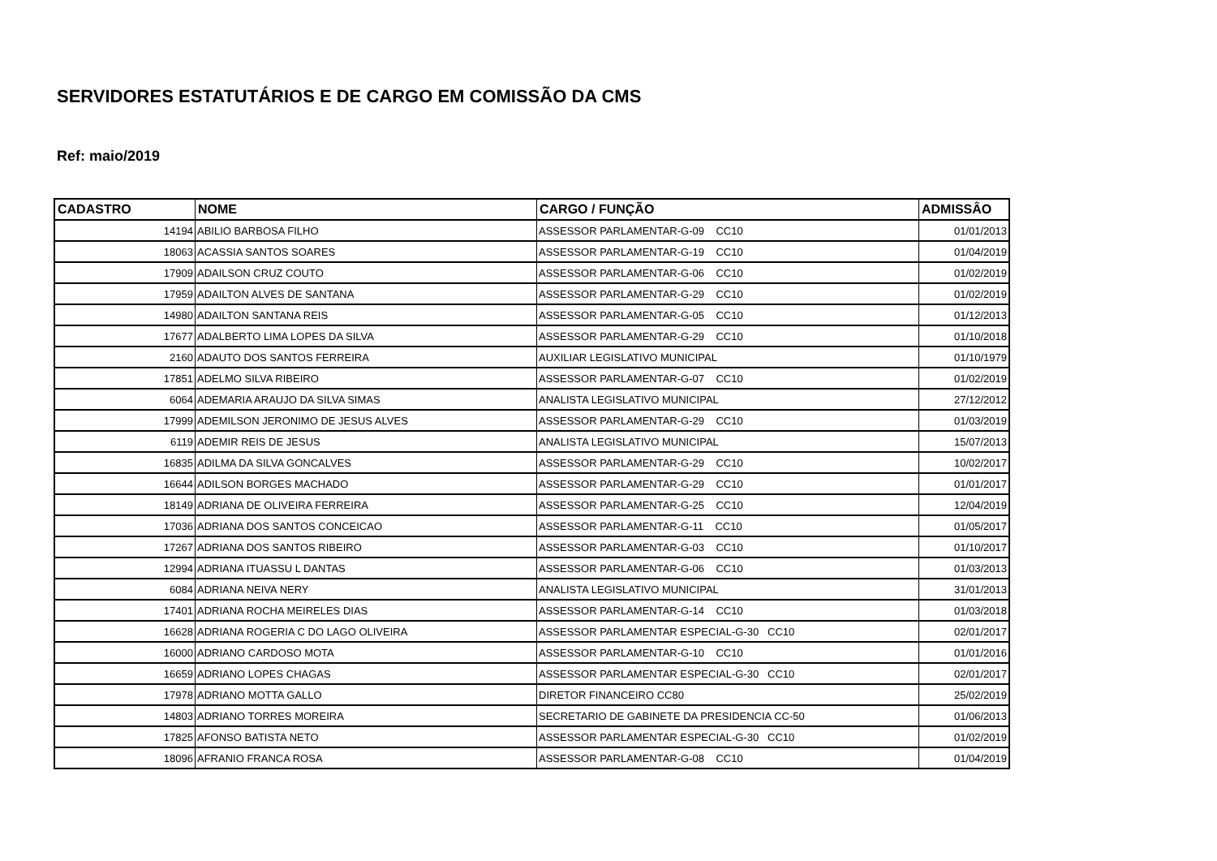SERVIDORES ESTATUTÁRIOS E DE CARGO EM COMISSÃO DA CMS
Ref: maio/2019
| CADASTRO | NOME | CARGO / FUNÇÃO | ADMISSÂO |
| --- | --- | --- | --- |
| 14194 | ABILIO BARBOSA FILHO | ASSESSOR PARLAMENTAR-G-09 CC10 | 01/01/2013 |
| 18063 | ACASSIA SANTOS SOARES | ASSESSOR PARLAMENTAR-G-19 CC10 | 01/04/2019 |
| 17909 | ADAILSON CRUZ COUTO | ASSESSOR PARLAMENTAR-G-06 CC10 | 01/02/2019 |
| 17959 | ADAILTON ALVES DE SANTANA | ASSESSOR PARLAMENTAR-G-29 CC10 | 01/02/2019 |
| 14980 | ADAILTON SANTANA REIS | ASSESSOR PARLAMENTAR-G-05 CC10 | 01/12/2013 |
| 17677 | ADALBERTO LIMA LOPES DA SILVA | ASSESSOR PARLAMENTAR-G-29 CC10 | 01/10/2018 |
| 2160 | ADAUTO DOS SANTOS FERREIRA | AUXILIAR LEGISLATIVO MUNICIPAL | 01/10/1979 |
| 17851 | ADELMO SILVA RIBEIRO | ASSESSOR PARLAMENTAR-G-07 CC10 | 01/02/2019 |
| 6064 | ADEMARIA ARAUJO DA SILVA SIMAS | ANALISTA LEGISLATIVO MUNICIPAL | 27/12/2012 |
| 17999 | ADEMILSON JERONIMO DE JESUS ALVES | ASSESSOR PARLAMENTAR-G-29 CC10 | 01/03/2019 |
| 6119 | ADEMIR REIS DE JESUS | ANALISTA LEGISLATIVO MUNICIPAL | 15/07/2013 |
| 16835 | ADILMA DA SILVA GONCALVES | ASSESSOR PARLAMENTAR-G-29 CC10 | 10/02/2017 |
| 16644 | ADILSON BORGES MACHADO | ASSESSOR PARLAMENTAR-G-29 CC10 | 01/01/2017 |
| 18149 | ADRIANA DE OLIVEIRA FERREIRA | ASSESSOR PARLAMENTAR-G-25 CC10 | 12/04/2019 |
| 17036 | ADRIANA DOS SANTOS CONCEICAO | ASSESSOR PARLAMENTAR-G-11 CC10 | 01/05/2017 |
| 17267 | ADRIANA DOS SANTOS RIBEIRO | ASSESSOR PARLAMENTAR-G-03 CC10 | 01/10/2017 |
| 12994 | ADRIANA ITUASSU L DANTAS | ASSESSOR PARLAMENTAR-G-06 CC10 | 01/03/2013 |
| 6084 | ADRIANA NEIVA NERY | ANALISTA LEGISLATIVO MUNICIPAL | 31/01/2013 |
| 17401 | ADRIANA ROCHA MEIRELES DIAS | ASSESSOR PARLAMENTAR-G-14 CC10 | 01/03/2018 |
| 16628 | ADRIANA ROGERIA C DO LAGO OLIVEIRA | ASSESSOR PARLAMENTAR ESPECIAL-G-30 CC10 | 02/01/2017 |
| 16000 | ADRIANO CARDOSO MOTA | ASSESSOR PARLAMENTAR-G-10 CC10 | 01/01/2016 |
| 16659 | ADRIANO LOPES CHAGAS | ASSESSOR PARLAMENTAR ESPECIAL-G-30 CC10 | 02/01/2017 |
| 17978 | ADRIANO MOTTA GALLO | DIRETOR FINANCEIRO CC80 | 25/02/2019 |
| 14803 | ADRIANO TORRES MOREIRA | SECRETARIO DE GABINETE DA PRESIDENCIA CC-50 | 01/06/2013 |
| 17825 | AFONSO BATISTA NETO | ASSESSOR PARLAMENTAR ESPECIAL-G-30 CC10 | 01/02/2019 |
| 18096 | AFRANIO FRANCA ROSA | ASSESSOR PARLAMENTAR-G-08 CC10 | 01/04/2019 |